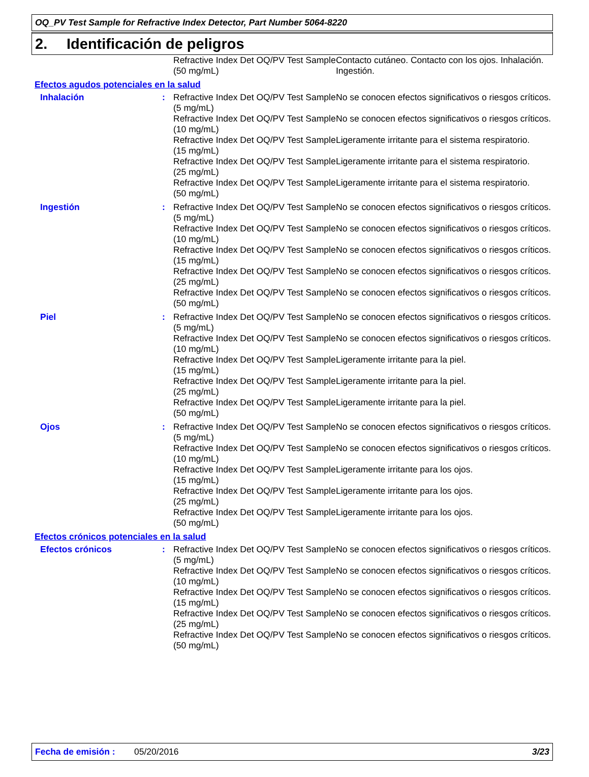OQ_PV Test Sample for Refractive Index Detector, Part Number 5064-8220
2. Identificación de peligros
| | | Refractive Index Det OQ/PV Test Sample (50 mg/mL) | Contacto cutáneo. Contacto con los ojos. Inhalación. Ingestión. |
| Efectos agudos potenciales en la salud | | | |
| Inhalación | : | Refractive Index Det OQ/PV Test Sample (5 mg/mL) | No se conocen efectos significativos o riesgos críticos. |
| | | Refractive Index Det OQ/PV Test Sample (10 mg/mL) | No se conocen efectos significativos o riesgos críticos. |
| | | Refractive Index Det OQ/PV Test Sample (15 mg/mL) | Ligeramente irritante para el sistema respiratorio. |
| | | Refractive Index Det OQ/PV Test Sample (25 mg/mL) | Ligeramente irritante para el sistema respiratorio. |
| | | Refractive Index Det OQ/PV Test Sample (50 mg/mL) | Ligeramente irritante para el sistema respiratorio. |
| Ingestión | : | Refractive Index Det OQ/PV Test Sample (5 mg/mL) | No se conocen efectos significativos o riesgos críticos. |
| | | Refractive Index Det OQ/PV Test Sample (10 mg/mL) | No se conocen efectos significativos o riesgos críticos. |
| | | Refractive Index Det OQ/PV Test Sample (15 mg/mL) | No se conocen efectos significativos o riesgos críticos. |
| | | Refractive Index Det OQ/PV Test Sample (25 mg/mL) | No se conocen efectos significativos o riesgos críticos. |
| | | Refractive Index Det OQ/PV Test Sample (50 mg/mL) | No se conocen efectos significativos o riesgos críticos. |
| Piel | : | Refractive Index Det OQ/PV Test Sample (5 mg/mL) | No se conocen efectos significativos o riesgos críticos. |
| | | Refractive Index Det OQ/PV Test Sample (10 mg/mL) | No se conocen efectos significativos o riesgos críticos. |
| | | Refractive Index Det OQ/PV Test Sample (15 mg/mL) | Ligeramente irritante para la piel. |
| | | Refractive Index Det OQ/PV Test Sample (25 mg/mL) | Ligeramente irritante para la piel. |
| | | Refractive Index Det OQ/PV Test Sample (50 mg/mL) | Ligeramente irritante para la piel. |
| Ojos | : | Refractive Index Det OQ/PV Test Sample (5 mg/mL) | No se conocen efectos significativos o riesgos críticos. |
| | | Refractive Index Det OQ/PV Test Sample (10 mg/mL) | No se conocen efectos significativos o riesgos críticos. |
| | | Refractive Index Det OQ/PV Test Sample (15 mg/mL) | Ligeramente irritante para los ojos. |
| | | Refractive Index Det OQ/PV Test Sample (25 mg/mL) | Ligeramente irritante para los ojos. |
| | | Refractive Index Det OQ/PV Test Sample (50 mg/mL) | Ligeramente irritante para los ojos. |
| Efectos crónicos potenciales en la salud | | | |
| Efectos crónicos | : | Refractive Index Det OQ/PV Test Sample (5 mg/mL) | No se conocen efectos significativos o riesgos críticos. |
| | | Refractive Index Det OQ/PV Test Sample (10 mg/mL) | No se conocen efectos significativos o riesgos críticos. |
| | | Refractive Index Det OQ/PV Test Sample (15 mg/mL) | No se conocen efectos significativos o riesgos críticos. |
| | | Refractive Index Det OQ/PV Test Sample (25 mg/mL) | No se conocen efectos significativos o riesgos críticos. |
| | | Refractive Index Det OQ/PV Test Sample (50 mg/mL) | No se conocen efectos significativos o riesgos críticos. |
Fecha de emisión : 05/20/2016 3/23